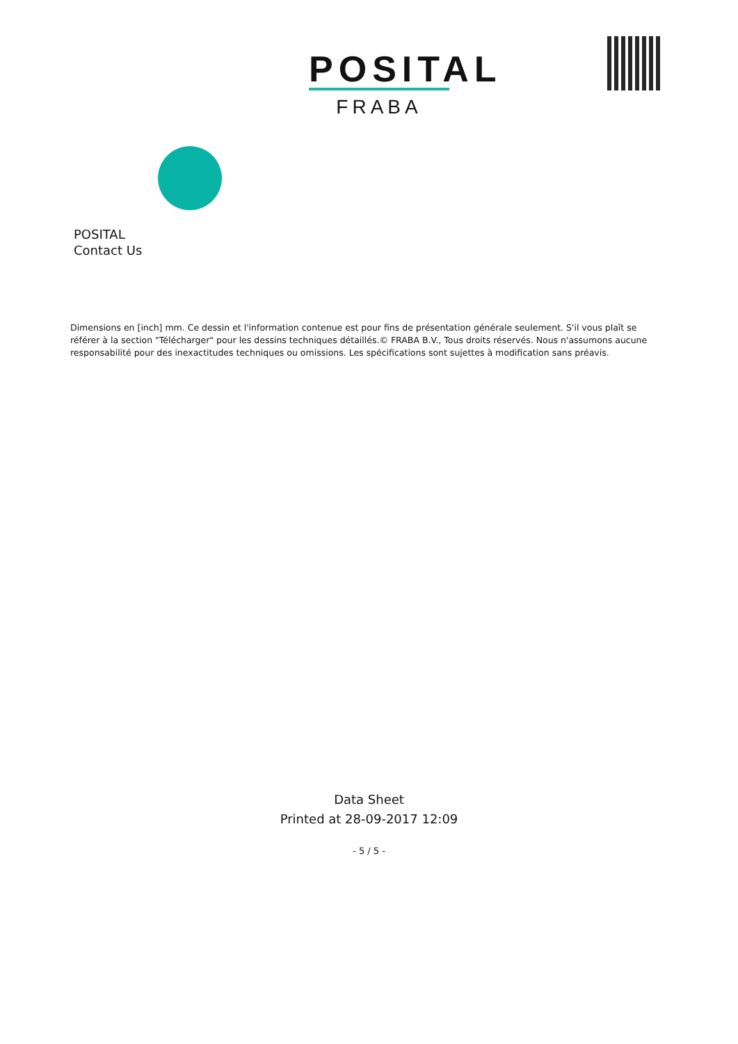POSITAL
FRABA
POSITAL
Contact Us
Dimensions en [inch] mm. Ce dessin et l'information contenue est pour fins de présentation générale seulement. S'il vous plaît se référer à la section "Télécharger" pour les dessins techniques détaillés.© FRABA B.V., Tous droits réservés. Nous n'assumons aucune responsabilité pour des inexactitudes techniques ou omissions. Les spécifications sont sujettes à modification sans préavis.
Data Sheet
Printed at 28-09-2017 12:09
- 5 / 5 -